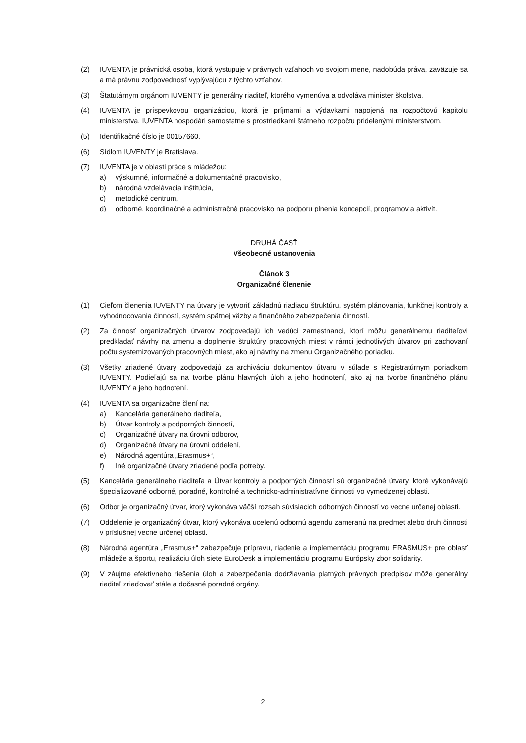(2) IUVENTA je právnická osoba, ktorá vystupuje v právnych vzťahoch vo svojom mene, nadobúda práva, zaväzuje sa a má právnu zodpovednosť vyplývajúcu z týchto vzťahov.
(3) Štatutárnym orgánom IUVENTY je generálny riaditeľ, ktorého vymenúva a odvoláva minister školstva.
(4) IUVENTA je príspevkovou organizáciou, ktorá je príjmami a výdavkami napojená na rozpočtovú kapitolu ministerstva. IUVENTA hospodári samostatne s prostriedkami štátneho rozpočtu pridelenými ministerstvom.
(5) Identifikačné číslo je 00157660.
(6) Sídlom IUVENTY je Bratislava.
(7) IUVENTA je v oblasti práce s mládežou:
a) výskumné, informačné a dokumentačné pracovisko,
b) národná vzdelávacia inštitúcia,
c) metodické centrum,
d) odborné, koordinačné a administračné pracovisko na podporu plnenia koncepcií, programov a aktivít.
DRUHÁ ČASŤ
Všeobecné ustanovenia
Článok 3
Organizačné členenie
(1) Cieľom členenia IUVENTY na útvary je vytvoriť základnú riadiacu štruktúru, systém plánovania, funkčnej kontroly a vyhodnocovania činností, systém spätnej väzby a finančného zabezpečenia činností.
(2) Za činnosť organizačných útvarov zodpovedajú ich vedúci zamestnanci, ktorí môžu generálnemu riaditeľovi predkladať návrhy na zmenu a doplnenie štruktúry pracovných miest v rámci jednotlivých útvarov pri zachovaní počtu systemizovaných pracovných miest, ako aj návrhy na zmenu Organizačného poriadku.
(3) Všetky zriadené útvary zodpovedajú za archiváciu dokumentov útvaru v súlade s Registratúrnym poriadkom IUVENTY. Podieľajú sa na tvorbe plánu hlavných úloh a jeho hodnotení, ako aj na tvorbe finančného plánu IUVENTY a jeho hodnotení.
(4) IUVENTA sa organizačne člení na:
a) Kancelária generálneho riaditeľa,
b) Útvar kontroly a podporných činností,
c) Organizačné útvary na úrovni odborov,
d) Organizačné útvary na úrovni oddelení,
e) Národná agentúra „Erasmus+“,
f) Iné organizačné útvary zriadené podľa potreby.
(5) Kancelária generálneho riaditeľa a Útvar kontroly a podporných činností sú organizačné útvary, ktoré vykonávajú špecializované odborné, poradné, kontrolné a technicko-administratívne činnosti vo vymedzenej oblasti.
(6) Odbor je organizačný útvar, ktorý vykonáva väčší rozsah súvisiacich odborných činností vo vecne určenej oblasti.
(7) Oddelenie je organizačný útvar, ktorý vykonáva ucelenú odbornú agendu zameranú na predmet alebo druh činnosti v príslušnej vecne určenej oblasti.
(8) Národná agentúra „Erasmus+“ zabezpečuje prípravu, riadenie a implementáciu programu ERASMUS+ pre oblasť mládeže a športu, realizáciu úloh siete EuroDesk a implementáciu programu Európsky zbor solidarity.
(9) V záujme efektívneho riešenia úloh a zabezpečenia dodržiavania platných právnych predpisov môže generálny riaditeľ zriaďovať stále a dočasné poradné orgány.
2